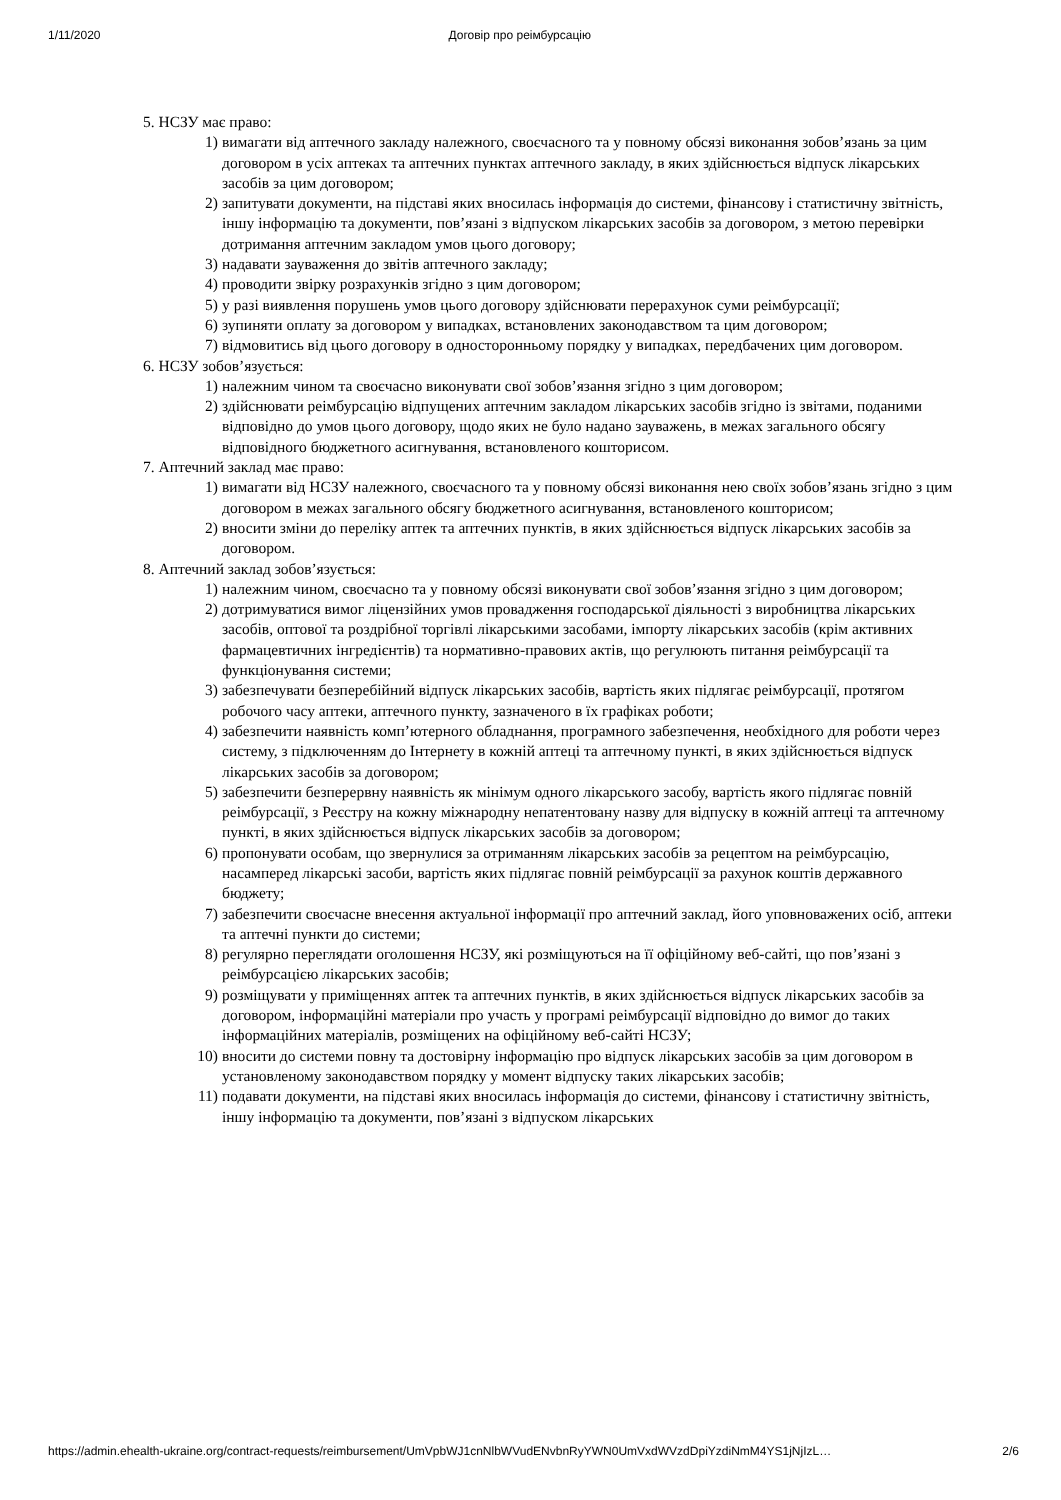1/11/2020 Договір про реімбурсацію
5. НСЗУ має право:
1) вимагати від аптечного закладу належного, своєчасного та у повному обсязі виконання зобов’язань за цим договором в усіх аптеках та аптечних пунктах аптечного закладу, в яких здійснюється відпуск лікарських засобів за цим договором;
2) запитувати документи, на підставі яких вносилась інформація до системи, фінансову і статистичну звітність, іншу інформацію та документи, пов’язані з відпуском лікарських засобів за договором, з метою перевірки дотримання аптечним закладом умов цього договору;
3) надавати зауваження до звітів аптечного закладу;
4) проводити звірку розрахунків згідно з цим договором;
5) у разі виявлення порушень умов цього договору здійснювати перерахунок суми реімбурсації;
6) зупиняти оплату за договором у випадках, встановлених законодавством та цим договором;
7) відмовитись від цього договору в односторонньому порядку у випадках, передбачених цим договором.
6. НСЗУ зобов’язується:
1) належним чином та своєчасно виконувати свої зобов’язання згідно з цим договором;
2) здійснювати реімбурсацію відпущених аптечним закладом лікарських засобів згідно із звітами, поданими відповідно до умов цього договору, щодо яких не було надано зауважень, в межах загального обсягу відповідного бюджетного асигнування, встановленого кошторисом.
7. Аптечний заклад має право:
1) вимагати від НСЗУ належного, своєчасного та у повному обсязі виконання нею своїх зобов’язань згідно з цим договором в межах загального обсягу бюджетного асигнування, встановленого кошторисом;
2) вносити зміни до переліку аптек та аптечних пунктів, в яких здійснюється відпуск лікарських засобів за договором.
8. Аптечний заклад зобов’язується:
1) належним чином, своєчасно та у повному обсязі виконувати свої зобов’язання згідно з цим договором;
2) дотримуватися вимог ліцензійних умов провадження господарської діяльності з виробництва лікарських засобів, оптової та роздрібної торгівлі лікарськими засобами, імпорту лікарських засобів (крім активних фармацевтичних інгредієнтів) та нормативно-правових актів, що регулюють питання реімбурсації та функціонування системи;
3) забезпечувати безперебійний відпуск лікарських засобів, вартість яких підлягає реімбурсації, протягом робочого часу аптеки, аптечного пункту, зазначеного в їх графіках роботи;
4) забезпечити наявність комп’ютерного обладнання, програмного забезпечення, необхідного для роботи через систему, з підключенням до Інтернету в кожній аптеці та аптечному пункті, в яких здійснюється відпуск лікарських засобів за договором;
5) забезпечити безперервну наявність як мінімум одного лікарського засобу, вартість якого підлягає повній реімбурсації, з Реєстру на кожну міжнародну непатентовану назву для відпуску в кожній аптеці та аптечному пункті, в яких здійснюється відпуск лікарських засобів за договором;
6) пропонувати особам, що звернулися за отриманням лікарських засобів за рецептом на реімбурсацію, насамперед лікарські засоби, вартість яких підлягає повній реімбурсації за рахунок коштів державного бюджету;
7) забезпечити своєчасне внесення актуальної інформації про аптечний заклад, його уповноважених осіб, аптеки та аптечні пункти до системи;
8) регулярно переглядати оголошення НСЗУ, які розміщуються на її офіційному веб-сайті, що пов’язані з реімбурсацією лікарських засобів;
9) розміщувати у приміщеннях аптек та аптечних пунктів, в яких здійснюється відпуск лікарських засобів за договором, інформаційні матеріали про участь у програмі реімбурсації відповідно до вимог до таких інформаційних матеріалів, розміщених на офіційному веб-сайті НСЗУ;
10) вносити до системи повну та достовірну інформацію про відпуск лікарських засобів за цим договором в установленому законодавством порядку у момент відпуску таких лікарських засобів;
11) подавати документи, на підставі яких вносилась інформація до системи, фінансову і статистичну звітність, іншу інформацію та документи, пов’язані з відпуском лікарських
https://admin.ehealth-ukraine.org/contract-requests/reimbursement/UmVpbWJ1cnNlbWVudENvbnRyYWN0UmVxdWVzdDpiYzdiNmM4YS1jNjIzL… 2/6